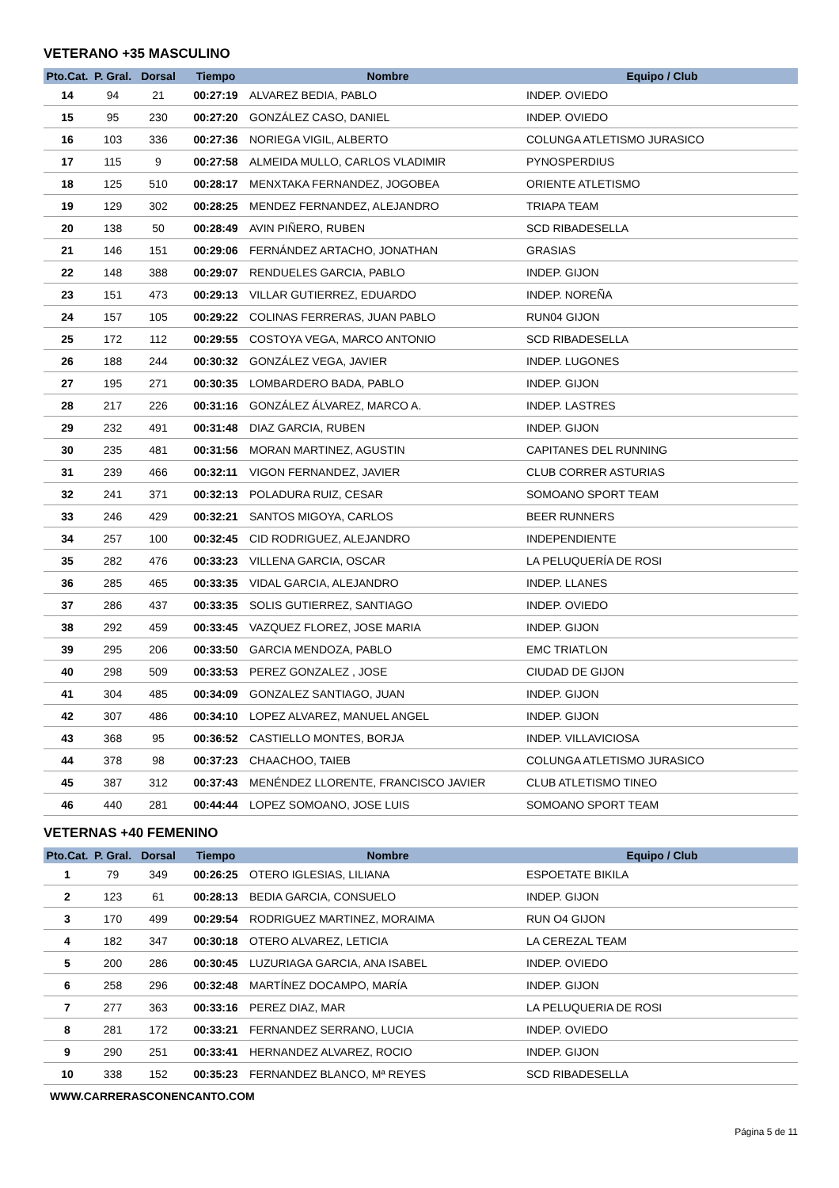VETERANO +35 MASCULINO
| Pto.Cat. | P. Gral. | Dorsal | Tiempo | Nombre | Equipo / Club |
| --- | --- | --- | --- | --- | --- |
| 14 | 94 | 21 | 00:27:19 | ALVAREZ BEDIA, PABLO | INDEP. OVIEDO |
| 15 | 95 | 230 | 00:27:20 | GONZÁLEZ CASO, DANIEL | INDEP. OVIEDO |
| 16 | 103 | 336 | 00:27:36 | NORIEGA VIGIL, ALBERTO | COLUNGA ATLETISMO JURASICO |
| 17 | 115 | 9 | 00:27:58 | ALMEIDA MULLO, CARLOS VLADIMIR | PYNOSPERDIUS |
| 18 | 125 | 510 | 00:28:17 | MENXTAKA FERNANDEZ, JOGOBEA | ORIENTE ATLETISMO |
| 19 | 129 | 302 | 00:28:25 | MENDEZ FERNANDEZ, ALEJANDRO | TRIAPA TEAM |
| 20 | 138 | 50 | 00:28:49 | AVIN PIÑERO, RUBEN | SCD RIBADESELLA |
| 21 | 146 | 151 | 00:29:06 | FERNÁNDEZ ARTACHO, JONATHAN | GRASIAS |
| 22 | 148 | 388 | 00:29:07 | RENDUELES GARCIA, PABLO | INDEP. GIJON |
| 23 | 151 | 473 | 00:29:13 | VILLAR GUTIERREZ, EDUARDO | INDEP. NOREÑA |
| 24 | 157 | 105 | 00:29:22 | COLINAS FERRERAS, JUAN PABLO | RUN04 GIJON |
| 25 | 172 | 112 | 00:29:55 | COSTOYA VEGA, MARCO ANTONIO | SCD RIBADESELLA |
| 26 | 188 | 244 | 00:30:32 | GONZÁLEZ VEGA, JAVIER | INDEP. LUGONES |
| 27 | 195 | 271 | 00:30:35 | LOMBARDERO BADA, PABLO | INDEP. GIJON |
| 28 | 217 | 226 | 00:31:16 | GONZÁLEZ ÁLVAREZ, MARCO A. | INDEP. LASTRES |
| 29 | 232 | 491 | 00:31:48 | DIAZ GARCIA, RUBEN | INDEP. GIJON |
| 30 | 235 | 481 | 00:31:56 | MORAN MARTINEZ, AGUSTIN | CAPITANES DEL RUNNING |
| 31 | 239 | 466 | 00:32:11 | VIGON FERNANDEZ, JAVIER | CLUB CORRER ASTURIAS |
| 32 | 241 | 371 | 00:32:13 | POLADURA RUIZ, CESAR | SOMOANO SPORT TEAM |
| 33 | 246 | 429 | 00:32:21 | SANTOS MIGOYA, CARLOS | BEER RUNNERS |
| 34 | 257 | 100 | 00:32:45 | CID RODRIGUEZ, ALEJANDRO | INDEPENDIENTE |
| 35 | 282 | 476 | 00:33:23 | VILLENA GARCIA, OSCAR | LA PELUQUERÍA DE ROSI |
| 36 | 285 | 465 | 00:33:35 | VIDAL GARCIA, ALEJANDRO | INDEP. LLANES |
| 37 | 286 | 437 | 00:33:35 | SOLIS GUTIERREZ, SANTIAGO | INDEP. OVIEDO |
| 38 | 292 | 459 | 00:33:45 | VAZQUEZ FLOREZ, JOSE MARIA | INDEP. GIJON |
| 39 | 295 | 206 | 00:33:50 | GARCIA MENDOZA, PABLO | EMC TRIATLON |
| 40 | 298 | 509 | 00:33:53 | PEREZ GONZALEZ , JOSE | CIUDAD DE GIJON |
| 41 | 304 | 485 | 00:34:09 | GONZALEZ SANTIAGO, JUAN | INDEP. GIJON |
| 42 | 307 | 486 | 00:34:10 | LOPEZ ALVAREZ, MANUEL ANGEL | INDEP. GIJON |
| 43 | 368 | 95 | 00:36:52 | CASTIELLO MONTES, BORJA | INDEP. VILLAVICIOSA |
| 44 | 378 | 98 | 00:37:23 | CHAACHOO, TAIEB | COLUNGA ATLETISMO JURASICO |
| 45 | 387 | 312 | 00:37:43 | MENÉNDEZ LLORENTE, FRANCISCO JAVIER | CLUB ATLETISMO TINEO |
| 46 | 440 | 281 | 00:44:44 | LOPEZ SOMOANO, JOSE LUIS | SOMOANO SPORT TEAM |
VETERNAS +40 FEMENINO
| Pto.Cat. | P. Gral. | Dorsal | Tiempo | Nombre | Equipo / Club |
| --- | --- | --- | --- | --- | --- |
| 1 | 79 | 349 | 00:26:25 | OTERO IGLESIAS, LILIANA | ESPOETATE BIKILA |
| 2 | 123 | 61 | 00:28:13 | BEDIA GARCIA, CONSUELO | INDEP. GIJON |
| 3 | 170 | 499 | 00:29:54 | RODRIGUEZ MARTINEZ, MORAIMA | RUN O4 GIJON |
| 4 | 182 | 347 | 00:30:18 | OTERO ALVAREZ, LETICIA | LA CEREZAL TEAM |
| 5 | 200 | 286 | 00:30:45 | LUZURIAGA GARCIA, ANA ISABEL | INDEP. OVIEDO |
| 6 | 258 | 296 | 00:32:48 | MARTÍNEZ DOCAMPO, MARÍA | INDEP. GIJON |
| 7 | 277 | 363 | 00:33:16 | PEREZ DIAZ, MAR | LA PELUQUERIA DE ROSI |
| 8 | 281 | 172 | 00:33:21 | FERNANDEZ SERRANO, LUCIA | INDEP. OVIEDO |
| 9 | 290 | 251 | 00:33:41 | HERNANDEZ ALVAREZ, ROCIO | INDEP. GIJON |
| 10 | 338 | 152 | 00:35:23 | FERNANDEZ BLANCO, Mª REYES | SCD RIBADESELLA |
WWW.CARRERASCONENCANTO.COM
Página 5 de 11